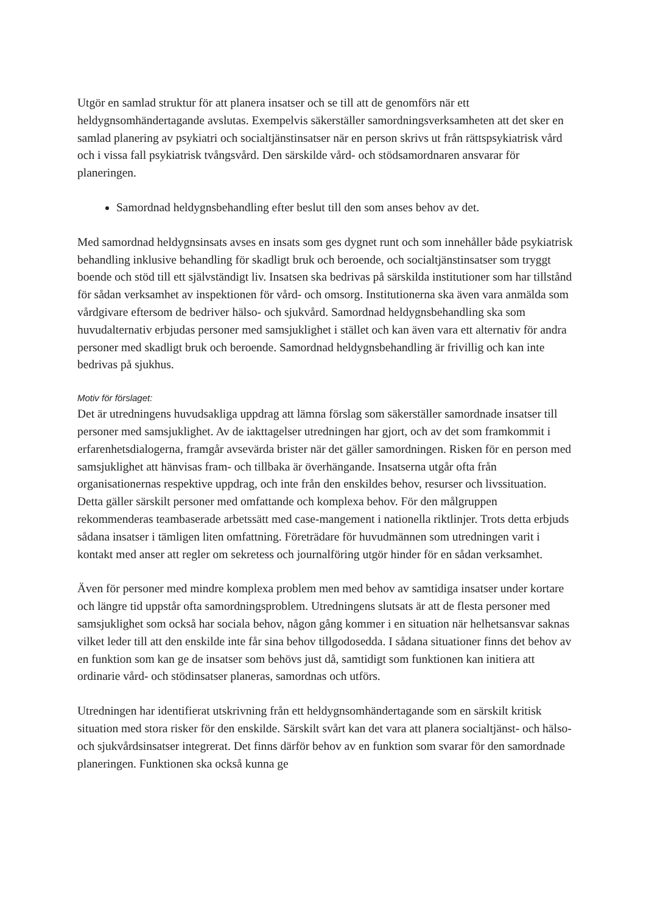Utgör en samlad struktur för att planera insatser och se till att de genomförs när ett heldygnsomhändertagande avslutas. Exempelvis säkerställer samordningsverksamheten att det sker en samlad planering av psykiatri och socialtjänstinsatser när en person skrivs ut från rättspsykiatrisk vård och i vissa fall psykiatrisk tvångsvård. Den särskilde vård- och stödsamordnaren ansvarar för planeringen.
Samordnad heldygnsbehandling efter beslut till den som anses behov av det.
Med samordnad heldygnsinsats avses en insats som ges dygnet runt och som innehåller både psykiatrisk behandling inklusive behandling för skadligt bruk och beroende, och socialtjänstinsatser som tryggt boende och stöd till ett självständigt liv. Insatsen ska bedrivas på särskilda institutioner som har tillstånd för sådan verksamhet av inspektionen för vård- och omsorg. Institutionerna ska även vara anmälda som vårdgivare eftersom de bedriver hälso- och sjukvård. Samordnad heldygnsbehandling ska som huvudalternativ erbjudas personer med samsjuklighet i stället och kan även vara ett alternativ för andra personer med skadligt bruk och beroende. Samordnad heldygnsbehandling är frivillig och kan inte bedrivas på sjukhus.
Motiv för förslaget:
Det är utredningens huvudsakliga uppdrag att lämna förslag som säkerställer samordnade insatser till personer med samsjuklighet. Av de iakttagelser utredningen har gjort, och av det som framkommit i erfarenhetsdialogerna, framgår avsevärda brister när det gäller samordningen. Risken för en person med samsjuklighet att hänvisas fram- och tillbaka är överhängande. Insatserna utgår ofta från organisationernas respektive uppdrag, och inte från den enskildes behov, resurser och livssituation. Detta gäller särskilt personer med omfattande och komplexa behov. För den målgruppen rekommenderas teambaserade arbetssätt med case-mangement i nationella riktlinjer. Trots detta erbjuds sådana insatser i tämligen liten omfattning. Företrädare för huvudmännen som utredningen varit i kontakt med anser att regler om sekretess och journalföring utgör hinder för en sådan verksamhet.
Även för personer med mindre komplexa problem men med behov av samtidiga insatser under kortare och längre tid uppstår ofta samordningsproblem. Utredningens slutsats är att de flesta personer med samsjuklighet som också har sociala behov, någon gång kommer i en situation när helhetsansvar saknas vilket leder till att den enskilde inte får sina behov tillgodosedda. I sådana situationer finns det behov av en funktion som kan ge de insatser som behövs just då, samtidigt som funktionen kan initiera att ordinarie vård- och stödinsatser planeras, samordnas och utförs.
Utredningen har identifierat utskrivning från ett heldygnsomhändertagande som en särskilt kritisk situation med stora risker för den enskilde. Särskilt svårt kan det vara att planera socialtjänst- och hälso- och sjukvårdsinsatser integrerat. Det finns därför behov av en funktion som svarar för den samordnade planeringen. Funktionen ska också kunna ge